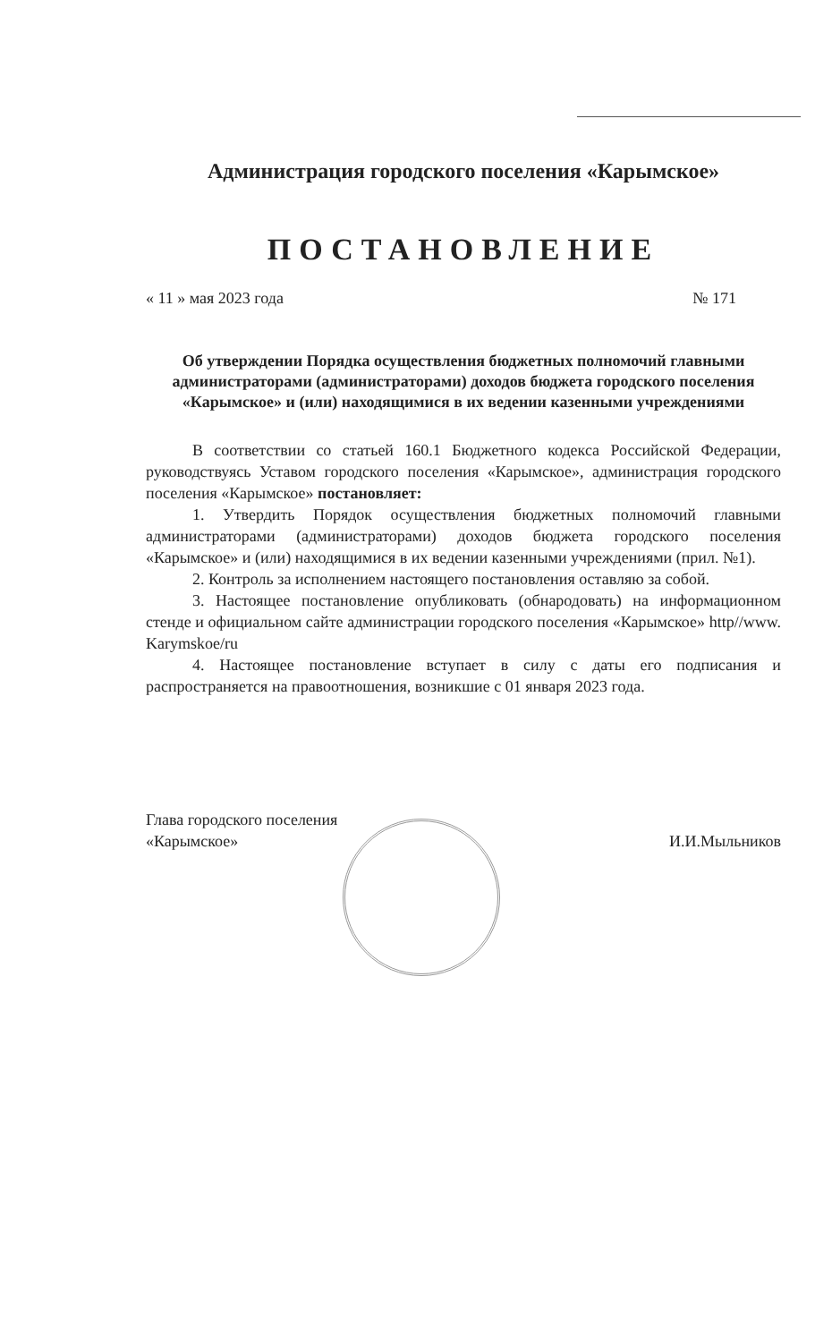Администрация городского поселения «Карымское»
ПОСТАНОВЛЕНИЕ
« 11 » мая 2023 года № 171
Об утверждении Порядка осуществления бюджетных полномочий главными администраторами (администраторами) доходов бюджета городского поселения «Карымское» и (или) находящимися в их ведении казенными учреждениями
В соответствии со статьей 160.1 Бюджетного кодекса Российской Федерации, руководствуясь Уставом городского поселения «Карымское», администрация городского поселения «Карымское» постановляет:
1. Утвердить Порядок осуществления бюджетных полномочий главными администраторами (администраторами) доходов бюджета городского поселения «Карымское» и (или) находящимися в их ведении казенными учреждениями (прил. №1).
2. Контроль за исполнением настоящего постановления оставляю за собой.
3. Настоящее постановление опубликовать (обнародовать) на информационном стенде и официальном сайте администрации городского поселения «Карымское» http//www. Karymskoe/ru
4. Настоящее постановление вступает в силу с даты его подписания и распространяется на правоотношения, возникшие с 01 января 2023 года.
Глава городского поселения
«Карымское»
И.И.Мыльников